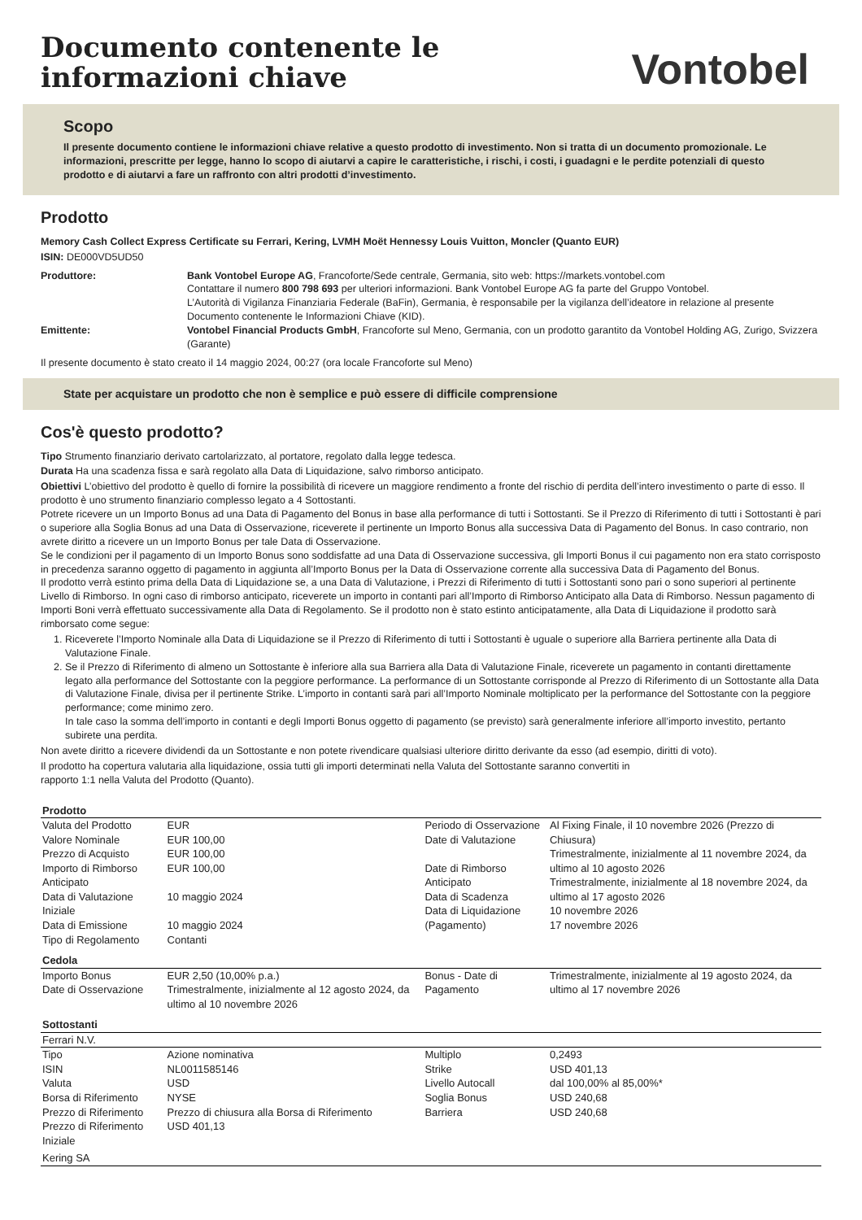Documento contenente le
informazioni chiave
Vontobel
Scopo
Il presente documento contiene le informazioni chiave relative a questo prodotto di investimento. Non si tratta di un documento promozionale. Le informazioni, prescritte per legge, hanno lo scopo di aiutarvi a capire le caratteristiche, i rischi, i costi, i guadagni e le perdite potenziali di questo prodotto e di aiutarvi a fare un raffronto con altri prodotti d’investimento.
Prodotto
Memory Cash Collect Express Certificate su Ferrari, Kering, LVMH Moët Hennessy Louis Vuitton, Moncler (Quanto EUR)
ISIN: DE000VD5UD50
Produttore:
Bank Vontobel Europe AG, Francoforte/Sede centrale, Germania, sito web: https://markets.vontobel.com
Contattare il numero 800 798 693 per ulteriori informazioni. Bank Vontobel Europe AG fa parte del Gruppo Vontobel.
L’Autorità di Vigilanza Finanziaria Federale (BaFin), Germania, è responsabile per la vigilanza dell’ideatore in relazione al presente Documento contenente le Informazioni Chiave (KID).
Emittente:
Vontobel Financial Products GmbH, Francoforte sul Meno, Germania, con un prodotto garantito da Vontobel Holding AG, Zurigo, Svizzera (Garante)
Il presente documento è stato creato il 14 maggio 2024, 00:27 (ora locale Francoforte sul Meno)
State per acquistare un prodotto che non è semplice e può essere di difficile comprensione
Cos'è questo prodotto?
Tipo Strumento finanziario derivato cartolarizzato, al portatore, regolato dalla legge tedesca.
Durata Ha una scadenza fissa e sarà regolato alla Data di Liquidazione, salvo rimborso anticipato.
Obiettivi L’obiettivo del prodotto è quello di fornire la possibilità di ricevere un maggiore rendimento a fronte del rischio di perdita dell’intero investimento o parte di esso. Il prodotto è uno strumento finanziario complesso legato a 4 Sottostanti.
Potrete ricevere un un Importo Bonus ad una Data di Pagamento del Bonus in base alla performance di tutti i Sottostanti. Se il Prezzo di Riferimento di tutti i Sottostanti è pari o superiore alla Soglia Bonus ad una Data di Osservazione, riceverete il pertinente un Importo Bonus alla successiva Data di Pagamento del Bonus. In caso contrario, non avrete diritto a ricevere un un Importo Bonus per tale Data di Osservazione.
Se le condizioni per il pagamento di un Importo Bonus sono soddisfatte ad una Data di Osservazione successiva, gli Importi Bonus il cui pagamento non era stato corrisposto in precedenza saranno oggetto di pagamento in aggiunta all’Importo Bonus per la Data di Osservazione corrente alla successiva Data di Pagamento del Bonus.
Il prodotto verrà estinto prima della Data di Liquidazione se, a una Data di Valutazione, i Prezzi di Riferimento di tutti i Sottostanti sono pari o sono superiori al pertinente Livello di Rimborso. In ogni caso di rimborso anticipato, riceverete un importo in contanti pari all’Importo di Rimborso Anticipato alla Data di Rimborso. Nessun pagamento di Importi Boni verrà effettuato successivamente alla Data di Regolamento. Se il prodotto non è stato estinto anticipatamente, alla Data di Liquidazione il prodotto sarà rimborsato come segue:
1. Riceverete l’Importo Nominale alla Data di Liquidazione se il Prezzo di Riferimento di tutti i Sottostanti è uguale o superiore alla Barriera pertinente alla Data di Valutazione Finale.
2. Se il Prezzo di Riferimento di almeno un Sottostante è inferiore alla sua Barriera alla Data di Valutazione Finale, riceverete un pagamento in contanti direttamente legato alla performance del Sottostante con la peggiore performance. La performance di un Sottostante corrisponde al Prezzo di Riferimento di un Sottostante alla Data di Valutazione Finale, divisa per il pertinente Strike. L’importo in contanti sarà pari all’Importo Nominale moltiplicato per la performance del Sottostante con la peggiore performance; come minimo zero.
In tale caso la somma dell’importo in contanti e degli Importi Bonus oggetto di pagamento (se previsto) sarà generalmente inferiore all’importo investito, pertanto subirete una perdita.
Non avete diritto a ricevere dividendi da un Sottostante e non potete rivendicare qualsiasi ulteriore diritto derivante da esso (ad esempio, diritti di voto).
Il prodotto ha copertura valutaria alla liquidazione, ossia tutti gli importi determinati nella Valuta del Sottostante saranno convertiti in
rapporto 1:1 nella Valuta del Prodotto (Quanto).
| Prodotto | | | |
| Valuta del Prodotto Valore Nominale Prezzo di Acquisto Importo di Rimborso Anticipato Data di Valutazione Iniziale Data di Emissione Tipo di Regolamento | EUR EUR 100,00 EUR 100,00 EUR 100,00 10 maggio 2024 10 maggio 2024 Contanti | Periodo di Osservazione Date di Valutazione Date di Rimborso Anticipato Data di Scadenza Data di Liquidazione (Pagamento) | Al Fixing Finale, il 10 novembre 2026 (Prezzo di Chiusura) Trimestralmente, inizialmente al 11 novembre 2024, da ultimo al 10 agosto 2026 Trimestralmente, inizialmente al 18 novembre 2024, da ultimo al 17 agosto 2026 10 novembre 2026 17 novembre 2026 |
| Cedola | | | |
| Importo Bonus Date di Osservazione | EUR 2,50 (10,00% p.a.) Trimestralmente, inizialmente al 12 agosto 2024, da ultimo al 10 novembre 2026 | Bonus - Date di Pagamento | Trimestralmente, inizialmente al 19 agosto 2024, da ultimo al 17 novembre 2026 |
| Sottostanti | | | |
| Ferrari N.V. | | | |
| Tipo | Azione nominativa | Multiplo | 0,2493 |
| ISIN | NL0011585146 | Strike | USD 401,13 |
| Valuta | USD | Livello Autocall | dal 100,00% al 85,00%* |
| Borsa di Riferimento | NYSE | Soglia Bonus | USD 240,68 |
| Prezzo di Riferimento | Prezzo di chiusura alla Borsa di Riferimento | Barriera | USD 240,68 |
| Prezzo di Riferimento Iniziale | USD 401,13 | | |
| Kering SA | | | |